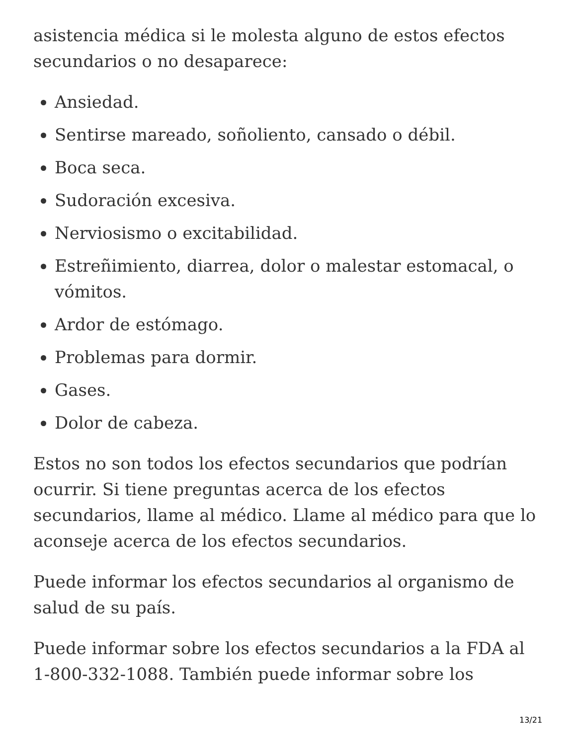asistencia médica si le molesta alguno de estos efectos secundarios o no desaparece:
Ansiedad.
Sentirse mareado, soñoliento, cansado o débil.
Boca seca.
Sudoración excesiva.
Nerviosismo o excitabilidad.
Estreñimiento, diarrea, dolor o malestar estomacal, o vómitos.
Ardor de estómago.
Problemas para dormir.
Gases.
Dolor de cabeza.
Estos no son todos los efectos secundarios que podrían ocurrir. Si tiene preguntas acerca de los efectos secundarios, llame al médico. Llame al médico para que lo aconseje acerca de los efectos secundarios.
Puede informar los efectos secundarios al organismo de salud de su país.
Puede informar sobre los efectos secundarios a la FDA al 1-800-332-1088. También puede informar sobre los
13/21